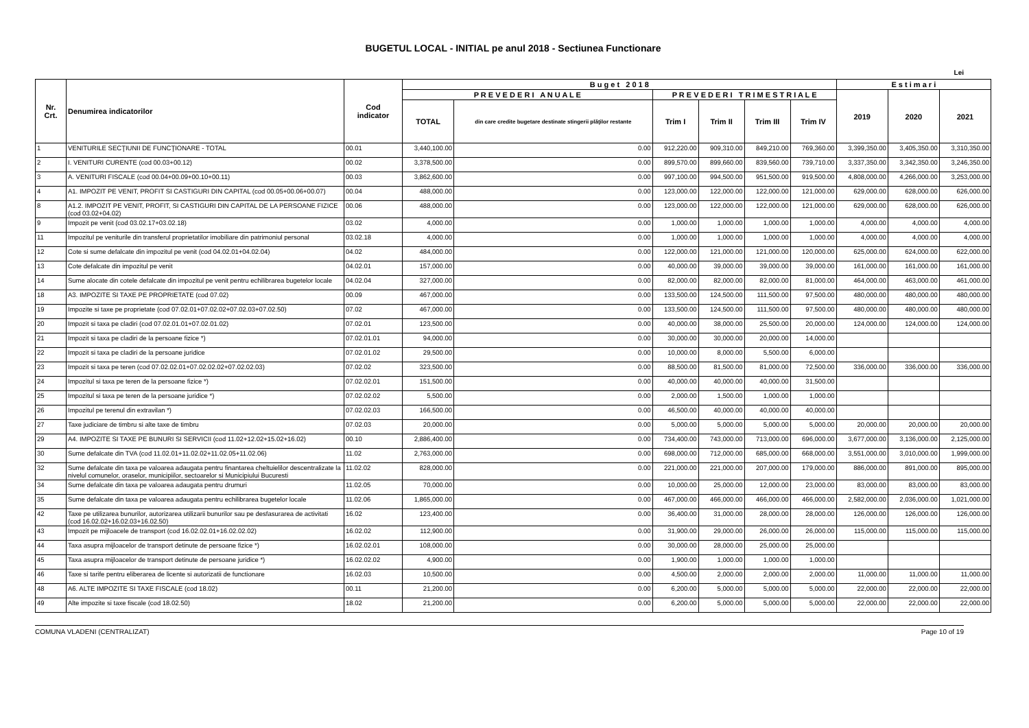BUGETUL LOCAL - INITIAL pe anul 2018 - Sectiunea Functionare
Lei
| Nr. Crt. | Denumirea indicatorilor | Cod indicator | B u g e t 2 0 1 8 | | | | | | E s t i m a r i | | |
| --- | --- | --- | --- | --- | --- | --- | --- | --- | --- | --- | --- |
| | | | P R E V E D E R I A N U A L E | | P R E V E D E R I T R I M E S T R I A L E | | | | 2019 | 2020 | 2021 |
| | | | TOTAL | din care credite bugetare destinate stingerii plăţilor restante | Trim I | Trim II | Trim III | Trim IV | | | |
| 1 | VENITURILE SECŢIUNII DE FUNCŢIONARE - TOTAL | 00.01 | 3,440,100.00 | 0.00 | 912,220.00 | 909,310.00 | 849,210.00 | 769,360.00 | 3,399,350.00 | 3,405,350.00 | 3,310,350.00 |
| 2 | I. VENITURI CURENTE (cod 00.03+00.12) | 00.02 | 3,378,500.00 | 0.00 | 899,570.00 | 899,660.00 | 839,560.00 | 739,710.00 | 3,337,350.00 | 3,342,350.00 | 3,246,350.00 |
| 3 | A. VENITURI FISCALE (cod 00.04+00.09+00.10+00.11) | 00.03 | 3,862,600.00 | 0.00 | 997,100.00 | 994,500.00 | 951,500.00 | 919,500.00 | 4,808,000.00 | 4,266,000.00 | 3,253,000.00 |
| 4 | A1. IMPOZIT PE VENIT, PROFIT SI CASTIGURI DIN CAPITAL (cod 00.05+00.06+00.07) | 00.04 | 488,000.00 | 0.00 | 123,000.00 | 122,000.00 | 122,000.00 | 121,000.00 | 629,000.00 | 628,000.00 | 626,000.00 |
| 8 | A1.2. IMPOZIT PE VENIT, PROFIT, SI CASTIGURI DIN CAPITAL DE LA PERSOANE FIZICE (cod 03.02+04.02) | 00.06 | 488,000.00 | 0.00 | 123,000.00 | 122,000.00 | 122,000.00 | 121,000.00 | 629,000.00 | 628,000.00 | 626,000.00 |
| 9 | Impozit pe venit (cod 03.02.17+03.02.18) | 03.02 | 4,000.00 | 0.00 | 1,000.00 | 1,000.00 | 1,000.00 | 1,000.00 | 4,000.00 | 4,000.00 | 4,000.00 |
| 11 | Impozitul pe veniturile din transferul proprietatilor imobiliare din patrimoniul personal | 03.02.18 | 4,000.00 | 0.00 | 1,000.00 | 1,000.00 | 1,000.00 | 1,000.00 | 4,000.00 | 4,000.00 | 4,000.00 |
| 12 | Cote si sume defalcate din impozitul pe venit (cod 04.02.01+04.02.04) | 04.02 | 484,000.00 | 0.00 | 122,000.00 | 121,000.00 | 121,000.00 | 120,000.00 | 625,000.00 | 624,000.00 | 622,000.00 |
| 13 | Cote defalcate din impozitul pe venit | 04.02.01 | 157,000.00 | 0.00 | 40,000.00 | 39,000.00 | 39,000.00 | 39,000.00 | 161,000.00 | 161,000.00 | 161,000.00 |
| 14 | Sume alocate din cotele defalcate din impozitul pe venit pentru echilibrarea bugetelor locale | 04.02.04 | 327,000.00 | 0.00 | 82,000.00 | 82,000.00 | 82,000.00 | 81,000.00 | 464,000.00 | 463,000.00 | 461,000.00 |
| 18 | A3. IMPOZITE SI TAXE PE PROPRIETATE (cod 07.02) | 00.09 | 467,000.00 | 0.00 | 133,500.00 | 124,500.00 | 111,500.00 | 97,500.00 | 480,000.00 | 480,000.00 | 480,000.00 |
| 19 | Impozite si taxe pe proprietate (cod 07.02.01+07.02.02+07.02.03+07.02.50) | 07.02 | 467,000.00 | 0.00 | 133,500.00 | 124,500.00 | 111,500.00 | 97,500.00 | 480,000.00 | 480,000.00 | 480,000.00 |
| 20 | Impozit si taxa pe cladiri (cod 07.02.01.01+07.02.01.02) | 07.02.01 | 123,500.00 | 0.00 | 40,000.00 | 38,000.00 | 25,500.00 | 20,000.00 | 124,000.00 | 124,000.00 | 124,000.00 |
| 21 | Impozit si taxa pe cladiri de la persoane fizice *) | 07.02.01.01 | 94,000.00 | 0.00 | 30,000.00 | 30,000.00 | 20,000.00 | 14,000.00 | | | |
| 22 | Impozit si taxa pe cladiri de la persoane juridice | 07.02.01.02 | 29,500.00 | 0.00 | 10,000.00 | 8,000.00 | 5,500.00 | 6,000.00 | | | |
| 23 | Impozit si taxa pe teren (cod 07.02.02.01+07.02.02.02+07.02.02.03) | 07.02.02 | 323,500.00 | 0.00 | 88,500.00 | 81,500.00 | 81,000.00 | 72,500.00 | 336,000.00 | 336,000.00 | 336,000.00 |
| 24 | Impozitul si taxa pe teren de la persoane fizice *) | 07.02.02.01 | 151,500.00 | 0.00 | 40,000.00 | 40,000.00 | 40,000.00 | 31,500.00 | | | |
| 25 | Impozitul si taxa pe teren de la persoane juridice *) | 07.02.02.02 | 5,500.00 | 0.00 | 2,000.00 | 1,500.00 | 1,000.00 | 1,000.00 | | | |
| 26 | Impozitul pe terenul din extravilan *) | 07.02.02.03 | 166,500.00 | 0.00 | 46,500.00 | 40,000.00 | 40,000.00 | 40,000.00 | | | |
| 27 | Taxe judiciare de timbru si alte taxe de timbru | 07.02.03 | 20,000.00 | 0.00 | 5,000.00 | 5,000.00 | 5,000.00 | 5,000.00 | 20,000.00 | 20,000.00 | 20,000.00 |
| 29 | A4. IMPOZITE SI TAXE PE BUNURI SI SERVICII (cod 11.02+12.02+15.02+16.02) | 00.10 | 2,886,400.00 | 0.00 | 734,400.00 | 743,000.00 | 713,000.00 | 696,000.00 | 3,677,000.00 | 3,136,000.00 | 2,125,000.00 |
| 30 | Sume defalcate din TVA (cod 11.02.01+11.02.02+11.02.05+11.02.06) | 11.02 | 2,763,000.00 | 0.00 | 698,000.00 | 712,000.00 | 685,000.00 | 668,000.00 | 3,551,000.00 | 3,010,000.00 | 1,999,000.00 |
| 32 | Sume defalcate din taxa pe valoarea adaugata pentru finantarea cheltuielilor descentralizate la nivelul comunelor, oraselor, municipiilor, sectoarelor si Municipiului Bucuresti | 11.02.02 | 828,000.00 | 0.00 | 221,000.00 | 221,000.00 | 207,000.00 | 179,000.00 | 886,000.00 | 891,000.00 | 895,000.00 |
| 34 | Sume defalcate din taxa pe valoarea adaugata pentru drumuri | 11.02.05 | 70,000.00 | 0.00 | 10,000.00 | 25,000.00 | 12,000.00 | 23,000.00 | 83,000.00 | 83,000.00 | 83,000.00 |
| 35 | Sume defalcate din taxa pe valoarea adaugata pentru echilibrarea bugetelor locale | 11.02.06 | 1,865,000.00 | 0.00 | 467,000.00 | 466,000.00 | 466,000.00 | 466,000.00 | 2,582,000.00 | 2,036,000.00 | 1,021,000.00 |
| 42 | Taxe pe utilizarea bunurilor, autorizarea utilizarii bunurilor sau pe desfasurarea de activitati (cod 16.02.02+16.02.03+16.02.50) | 16.02 | 123,400.00 | 0.00 | 36,400.00 | 31,000.00 | 28,000.00 | 28,000.00 | 126,000.00 | 126,000.00 | 126,000.00 |
| 43 | Impozit pe mijloacele de transport (cod 16.02.02.01+16.02.02.02) | 16.02.02 | 112,900.00 | 0.00 | 31,900.00 | 29,000.00 | 26,000.00 | 26,000.00 | 115,000.00 | 115,000.00 | 115,000.00 |
| 44 | Taxa asupra mijloacelor de transport detinute de persoane fizice *) | 16.02.02.01 | 108,000.00 | 0.00 | 30,000.00 | 28,000.00 | 25,000.00 | 25,000.00 | | | |
| 45 | Taxa asupra mijloacelor de transport detinute de persoane juridice *) | 16.02.02.02 | 4,900.00 | 0.00 | 1,900.00 | 1,000.00 | 1,000.00 | 1,000.00 | | | |
| 46 | Taxe si tarife pentru eliberarea de licente si autorizatii de functionare | 16.02.03 | 10,500.00 | 0.00 | 4,500.00 | 2,000.00 | 2,000.00 | 2,000.00 | 11,000.00 | 11,000.00 | 11,000.00 |
| 48 | A6. ALTE IMPOZITE SI TAXE FISCALE (cod 18.02) | 00.11 | 21,200.00 | 0.00 | 6,200.00 | 5,000.00 | 5,000.00 | 5,000.00 | 22,000.00 | 22,000.00 | 22,000.00 |
| 49 | Alte impozite si taxe fiscale (cod 18.02.50) | 18.02 | 21,200.00 | 0.00 | 6,200.00 | 5,000.00 | 5,000.00 | 5,000.00 | 22,000.00 | 22,000.00 | 22,000.00 |
COMUNA VLADENI (CENTRALIZAT) Page 10 of 19